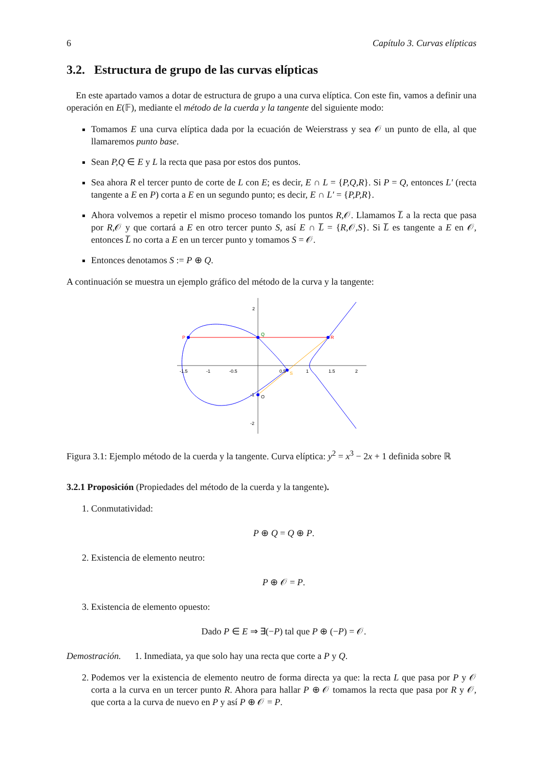6 Capítulo 3. Curvas elípticas
3.2. Estructura de grupo de las curvas elípticas
En este apartado vamos a dotar de estructura de grupo a una curva elíptica. Con este fin, vamos a definir una operación en E(𝔽), mediante el método de la cuerda y la tangente del siguiente modo:
Tomamos E una curva elíptica dada por la ecuación de Weierstrass y sea 𝒪 un punto de ella, al que llamaremos punto base.
Sean P,Q ∈ E y L la recta que pasa por estos dos puntos.
Sea ahora R el tercer punto de corte de L con E; es decir, E ∩ L = {P,Q,R}. Si P = Q, entonces L′ (recta tangente a E en P) corta a E en un segundo punto; es decir, E ∩ L′ = {P,P,R}.
Ahora volvemos a repetir el mismo proceso tomando los puntos R,𝒪. Llamamos L̅ a la recta que pasa por R,𝒪 y que cortará a E en otro tercer punto S, así E ∩ L̅ = {R,𝒪,S}. Si L̅ es tangente a E en 𝒪, entonces L̅ no corta a E en un tercer punto y tomamos S = 𝒪.
Entonces denotamos S := P ⊕ Q.
A continuación se muestra un ejemplo gráfico del método de la curva y la tangente:
P
Q
R
S
O
-1.5
-1
-0.5
0.5
1
1.5
2
2
-1
-2
Figura 3.1: Ejemplo método de la cuerda y la tangente. Curva elíptica: y<sup>2</sup> = x<sup>3</sup> − 2x + 1 definida sobre ℝ
3.2.1 Proposición (Propiedades del método de la cuerda y la tangente).
1. Conmutatividad:
P ⊕ Q = Q ⊕ P.
2. Existencia de elemento neutro:
P ⊕ 𝒪 = P.
3. Existencia de elemento opuesto:
Dado P ∈ E ⇒ ∃(−P) tal que P ⊕ (−P) = 𝒪.
Demostración. 1. Inmediata, ya que solo hay una recta que corte a P y Q.
2. Podemos ver la existencia de elemento neutro de forma directa ya que: la recta L que pasa por P y 𝒪 corta a la curva en un tercer punto R. Ahora para hallar P ⊕ 𝒪 tomamos la recta que pasa por R y 𝒪, que corta a la curva de nuevo en P y así P ⊕ 𝒪 = P.